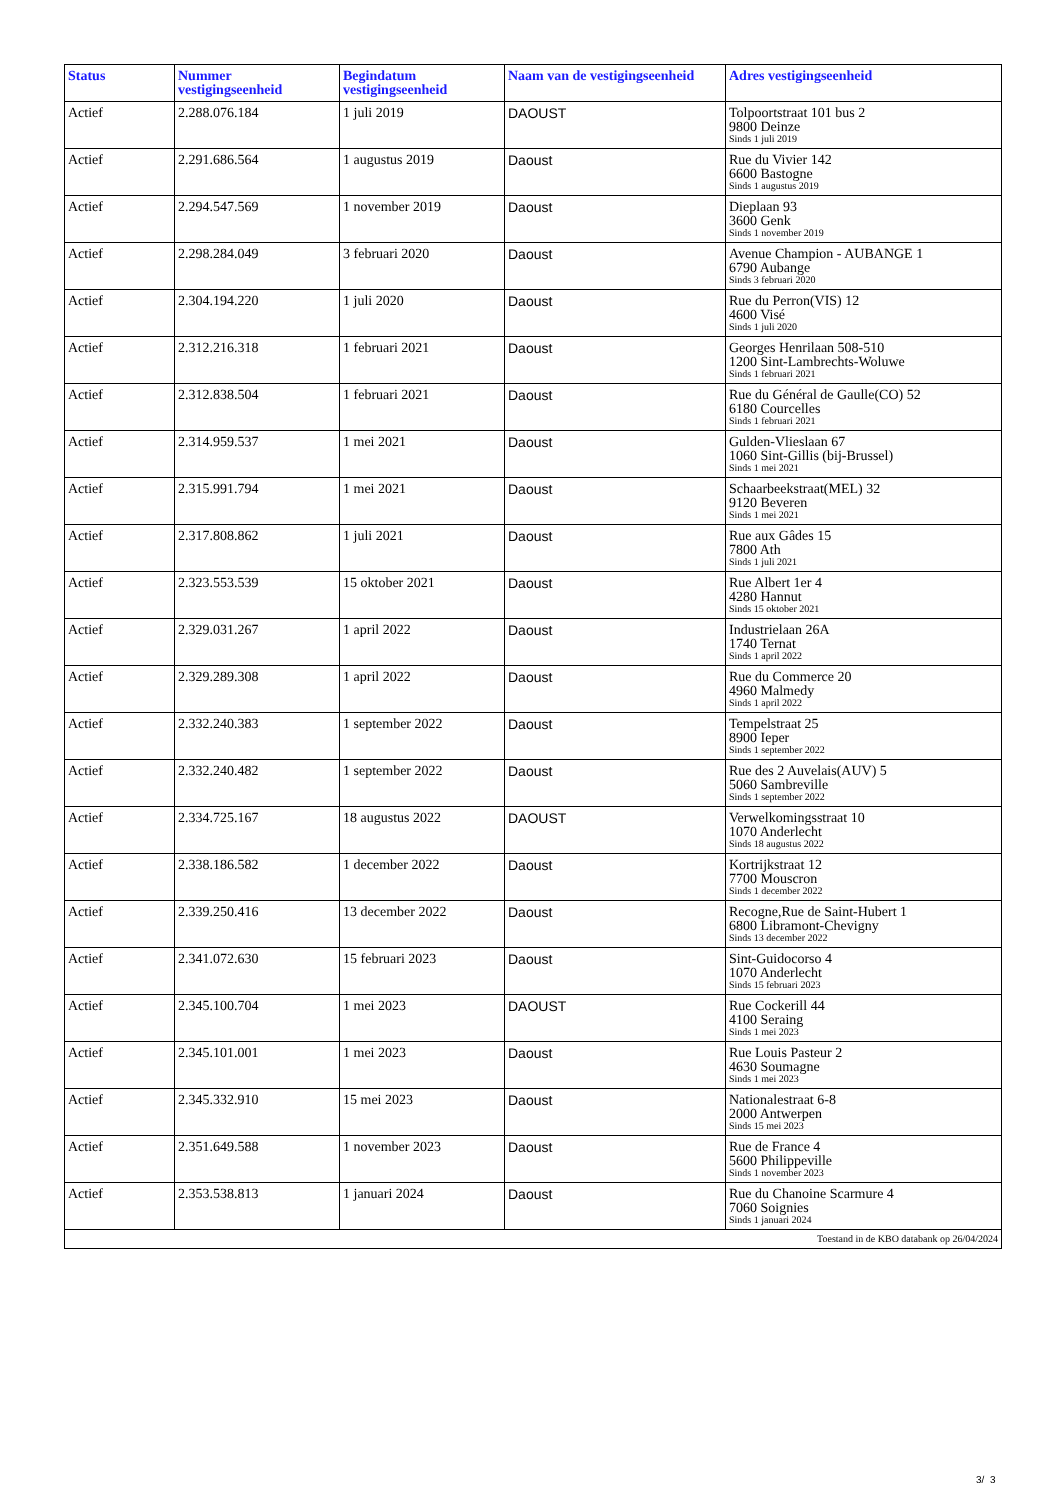| Status | Nummer vestigingseenheid | Begindatum vestigingseenheid | Naam van de vestigingseenheid | Adres vestigingseenheid |
| --- | --- | --- | --- | --- |
| Actief | 2.288.076.184 | 1 juli 2019 | DAOUST | Tolpoortstraat 101 bus 2 9800 Deinze Sinds 1 juli 2019 |
| Actief | 2.291.686.564 | 1 augustus 2019 | Daoust | Rue du Vivier 142 6600 Bastogne Sinds 1 augustus 2019 |
| Actief | 2.294.547.569 | 1 november 2019 | Daoust | Dieplaan 93 3600 Genk Sinds 1 november 2019 |
| Actief | 2.298.284.049 | 3 februari 2020 | Daoust | Avenue Champion - AUBANGE 1 6790 Aubange Sinds 3 februari 2020 |
| Actief | 2.304.194.220 | 1 juli 2020 | Daoust | Rue du Perron(VIS) 12 4600 Visé Sinds 1 juli 2020 |
| Actief | 2.312.216.318 | 1 februari 2021 | Daoust | Georges Henrilaan 508-510 1200 Sint-Lambrechts-Woluwe Sinds 1 februari 2021 |
| Actief | 2.312.838.504 | 1 februari 2021 | Daoust | Rue du Général de Gaulle(CO) 52 6180 Courcelles Sinds 1 februari 2021 |
| Actief | 2.314.959.537 | 1 mei 2021 | Daoust | Gulden-Vlieslaan 67 1060 Sint-Gillis (bij-Brussel) Sinds 1 mei 2021 |
| Actief | 2.315.991.794 | 1 mei 2021 | Daoust | Schaarbeekstraat(MEL) 32 9120 Beveren Sinds 1 mei 2021 |
| Actief | 2.317.808.862 | 1 juli 2021 | Daoust | Rue aux Gâdes 15 7800 Ath Sinds 1 juli 2021 |
| Actief | 2.323.553.539 | 15 oktober 2021 | Daoust | Rue Albert 1er 4 4280 Hannut Sinds 15 oktober 2021 |
| Actief | 2.329.031.267 | 1 april 2022 | Daoust | Industrielaan 26A 1740 Ternat Sinds 1 april 2022 |
| Actief | 2.329.289.308 | 1 april 2022 | Daoust | Rue du Commerce 20 4960 Malmedy Sinds 1 april 2022 |
| Actief | 2.332.240.383 | 1 september 2022 | Daoust | Tempelstraat 25 8900 Ieper Sinds 1 september 2022 |
| Actief | 2.332.240.482 | 1 september 2022 | Daoust | Rue des 2 Auvelais(AUV) 5 5060 Sambreville Sinds 1 september 2022 |
| Actief | 2.334.725.167 | 18 augustus 2022 | DAOUST | Verwelkomingsstraat 10 1070 Anderlecht Sinds 18 augustus 2022 |
| Actief | 2.338.186.582 | 1 december 2022 | Daoust | Kortrijkstraat 12 7700 Mouscron Sinds 1 december 2022 |
| Actief | 2.339.250.416 | 13 december 2022 | Daoust | Recogne,Rue de Saint-Hubert 1 6800 Libramont-Chevigny Sinds 13 december 2022 |
| Actief | 2.341.072.630 | 15 februari 2023 | Daoust | Sint-Guidocorso 4 1070 Anderlecht Sinds 15 februari 2023 |
| Actief | 2.345.100.704 | 1 mei 2023 | DAOUST | Rue Cockerill 44 4100 Seraing Sinds 1 mei 2023 |
| Actief | 2.345.101.001 | 1 mei 2023 | Daoust | Rue Louis Pasteur 2 4630 Soumagne Sinds 1 mei 2023 |
| Actief | 2.345.332.910 | 15 mei 2023 | Daoust | Nationalestraat 6-8 2000 Antwerpen Sinds 15 mei 2023 |
| Actief | 2.351.649.588 | 1 november 2023 | Daoust | Rue de France 4 5600 Philippeville Sinds 1 november 2023 |
| Actief | 2.353.538.813 | 1 januari 2024 | Daoust | Rue du Chanoine Scarmure 4 7060 Soignies Sinds 1 januari 2024 |
| Toestand in de KBO databank op 26/04/2024 | | | | |
3/ 3